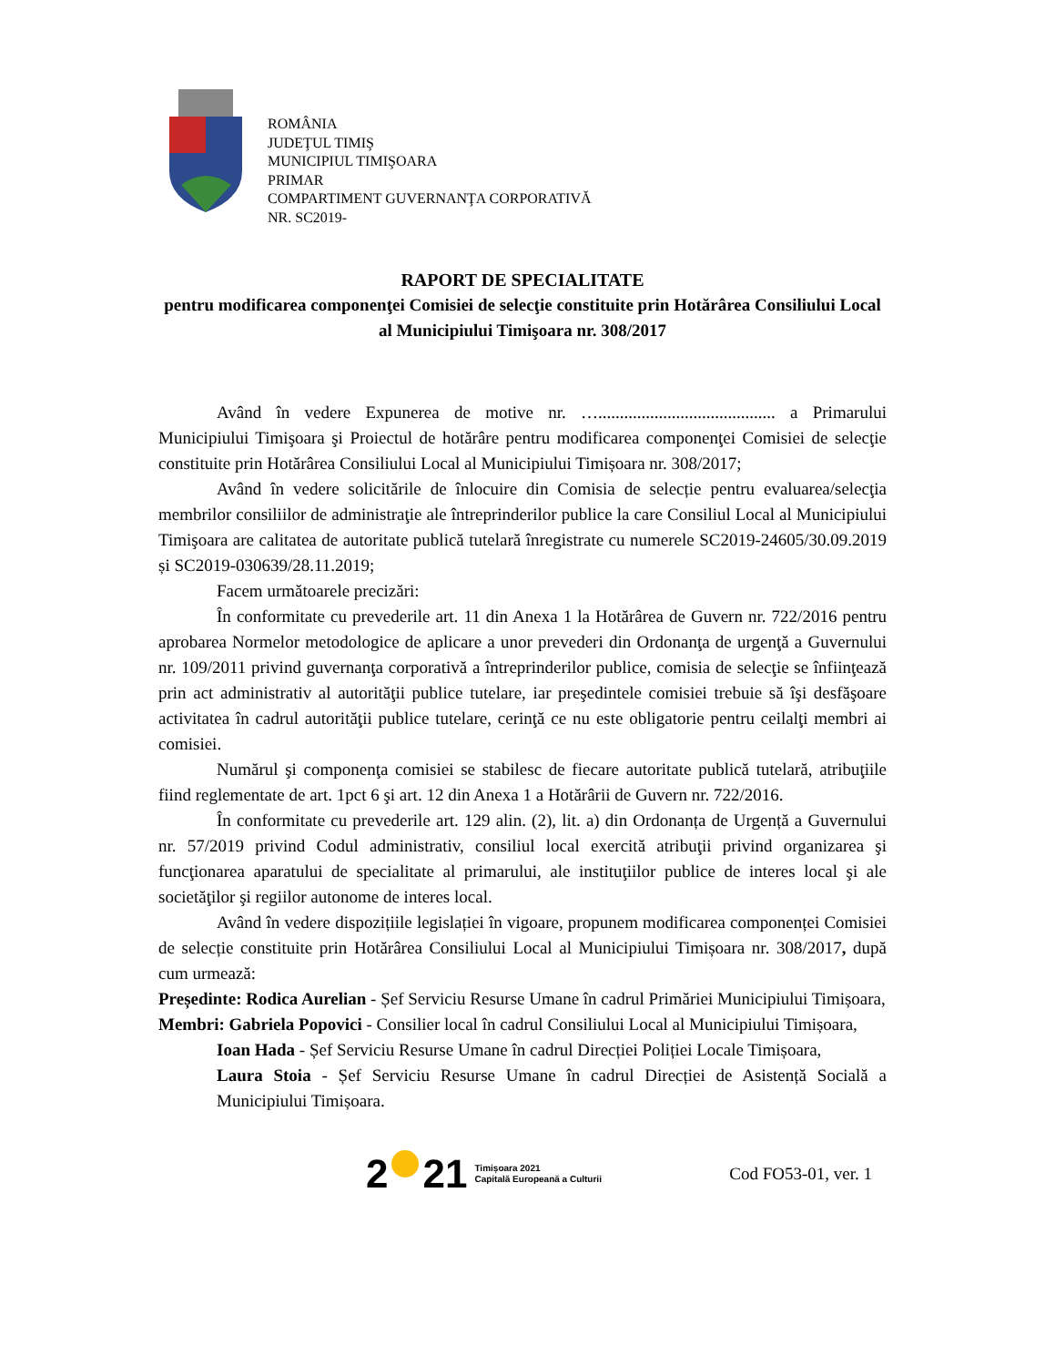ROMÂNIA
JUDEŢUL TIMIŞ
MUNICIPIUL TIMIŞOARA
PRIMAR
COMPARTIMENT GUVERNANŢA CORPORATIVĂ
NR. SC2019-
RAPORT DE SPECIALITATE
pentru modificarea componenţei Comisiei de selecţie constituite prin Hotărârea Consiliului Local al Municipiului Timişoara nr. 308/2017
Având în vedere Expunerea de motive nr. …......................................... a Primarului Municipiului Timişoara şi Proiectul de hotărâre pentru modificarea componenţei Comisiei de selecţie constituite prin Hotărârea Consiliului Local al Municipiului Timișoara nr. 308/2017;
Având în vedere solicitările de înlocuire din Comisia de selecție pentru evaluarea/selecţia membrilor consiliilor de administraţie ale întreprinderilor publice la care Consiliul Local al Municipiului Timişoara are calitatea de autoritate publică tutelară înregistrate cu numerele SC2019-24605/30.09.2019 și SC2019-030639/28.11.2019;
Facem următoarele precizări:
În conformitate cu prevederile art. 11 din Anexa 1 la Hotărârea de Guvern nr. 722/2016 pentru aprobarea Normelor metodologice de aplicare a unor prevederi din Ordonanţa de urgenţă a Guvernului nr. 109/2011 privind guvernanţa corporativă a întreprinderilor publice, comisia de selecţie se înfiinţează prin act administrativ al autorităţii publice tutelare, iar preşedintele comisiei trebuie să îşi desfăşoare activitatea în cadrul autorităţii publice tutelare, cerinţă ce nu este obligatorie pentru ceilalţi membri ai comisiei.
Numărul şi componenţa comisiei se stabilesc de fiecare autoritate publică tutelară, atribuţiile fiind reglementate de art. 1pct 6 şi art. 12 din Anexa 1 a Hotărârii de Guvern nr. 722/2016.
În conformitate cu prevederile art. 129 alin. (2), lit. a) din Ordonanța de Urgență a Guvernului nr. 57/2019 privind Codul administrativ, consiliul local exercită atribuţii privind organizarea şi funcţionarea aparatului de specialitate al primarului, ale instituţiilor publice de interes local şi ale societăţilor şi regiilor autonome de interes local.
Având în vedere dispozițiile legislației în vigoare, propunem modificarea componenței Comisiei de selecție constituite prin Hotărârea Consiliului Local al Municipiului Timișoara nr. 308/2017, după cum urmează:
Președinte: Rodica Aurelian - Șef Serviciu Resurse Umane în cadrul Primăriei Municipiului Timișoara,
Membri: Gabriela Popovici - Consilier local în cadrul Consiliului Local al Municipiului Timișoara,
Ioan Hada - Șef Serviciu Resurse Umane în cadrul Direcției Poliției Locale Timișoara,
Laura Stoia - Șef Serviciu Resurse Umane în cadrul Direcției de Asistență Socială a Municipiului Timișoara.
2 21 Timișoara 2021
Capitală Europeană a Culturii
Cod FO53-01, ver. 1